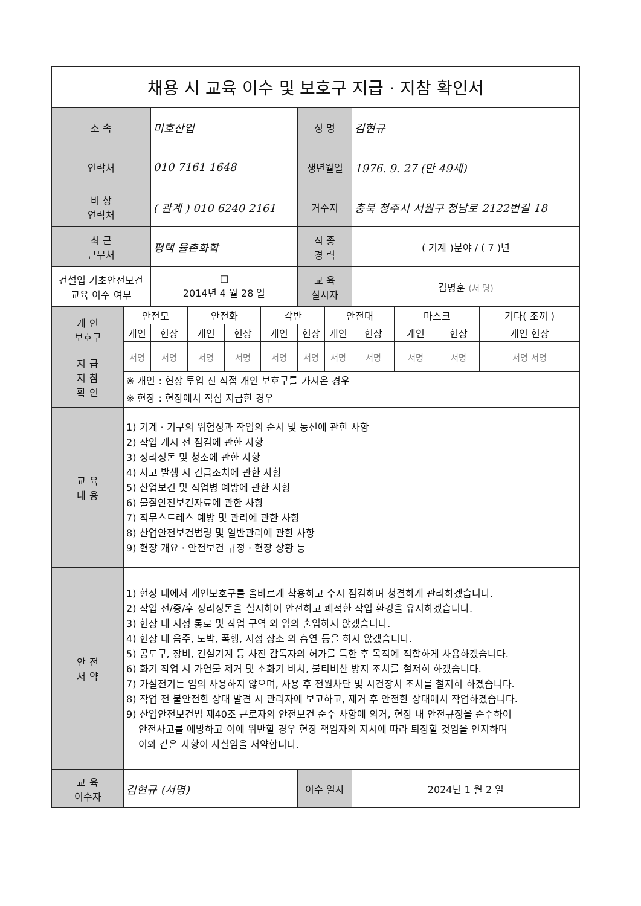| 채용 시 교육 이수 및 보호구 지급 · 지참 확인서 | | | | | | | | | | | |
| 소 속 | | 미호산업 | | | | 성 명 | | 김현규 | | | |
| 연락처 | | 010 7161 1648 | | | | 생년월일 | | 1976. 9. 27 (만 49세) | | | |
| 비 상 연락처 | | ( 관계 ) 010 6240 2161 | | | | 거주지 | | 충북 청주시 서원구 청남로 2122번길 18 | | | |
| 최 근 근무처 | | 평택 율촌화학 | | | | 직 종 경 력 | | ( 기계 )분야 / ( 7 )년 | | | |
| 건설업 기초안전보건 교육 이수 여부 | | ☐ 2014년 4 월 28 일 | | | | 교 육 실시자 | | 김명훈 (서 명) | | | |
| 개 인 보호구 지 급 지 참 확 인 | 안전모 | | 안전화 | | 각반 | | 안전대 | | 마스크 | | 기타( 조끼 ) |
| | 개인 | 현장 | 개인 | 현장 | 개인 | 현장 | 개인 | 현장 | 개인 | 현장 | 개인 현장 |
| | 서명 | 서명 | 서명 | 서명 | 서명 | 서명 | 서명 | 서명 | 서명 | 서명 | 서명 서명 |
| | ※ 개인 : 현장 투입 전 직접 개인 보호구를 가져온 경우 | | | | | | | | | | |
| | ※ 현장 : 현장에서 직접 지급한 경우 | | | | | | | | | | |
| 교 육 내 용 | 1) 기계 · 기구의 위험성과 작업의 순서 및 동선에 관한 사항 2) 작업 개시 전 점검에 관한 사항 3) 정리정돈 및 청소에 관한 사항 4) 사고 발생 시 긴급조치에 관한 사항 5) 산업보건 및 직업병 예방에 관한 사항 6) 물질안전보건자료에 관한 사항 7) 직무스트레스 예방 및 관리에 관한 사항 8) 산업안전보건법령 및 일반관리에 관한 사항 9) 현장 개요 · 안전보건 규정 · 현장 상황 등 | | | | | | | | | | |
| 안 전 서 약 | 1) 현장 내에서 개인보호구를 올바르게 착용하고 수시 점검하며 청결하게 관리하겠습니다. 2) 작업 전/중/후 정리정돈을 실시하여 안전하고 쾌적한 작업 환경을 유지하겠습니다. 3) 현장 내 지정 통로 및 작업 구역 외 임의 출입하지 않겠습니다. 4) 현장 내 음주, 도박, 폭행, 지정 장소 외 흡연 등을 하지 않겠습니다. 5) 공도구, 장비, 건설기계 등 사전 감독자의 허가를 득한 후 목적에 적합하게 사용하겠습니다. 6) 화기 작업 시 가연물 제거 및 소화기 비치, 불티비산 방지 조치를 철저히 하겠습니다. 7) 가설전기는 임의 사용하지 않으며, 사용 후 전원차단 및 시건장치 조치를 철저히 하겠습니다. 8) 작업 전 불안전한 상태 발견 시 관리자에 보고하고, 제거 후 안전한 상태에서 작업하겠습니다. 9) 산업안전보건법 제40조 근로자의 안전보건 준수 사항에 의거, 현장 내 안전규정을 준수하여 안전사고를 예방하고 이에 위반할 경우 현장 책임자의 지시에 따라 퇴장할 것임을 인지하며 이와 같은 사항이 사실임을 서약합니다. | | | | | | | | | | |
| 교 육 이수자 | 김현규 (서명) | | | | | 이수 일자 | | 2024년 1 월 2 일 | | | |